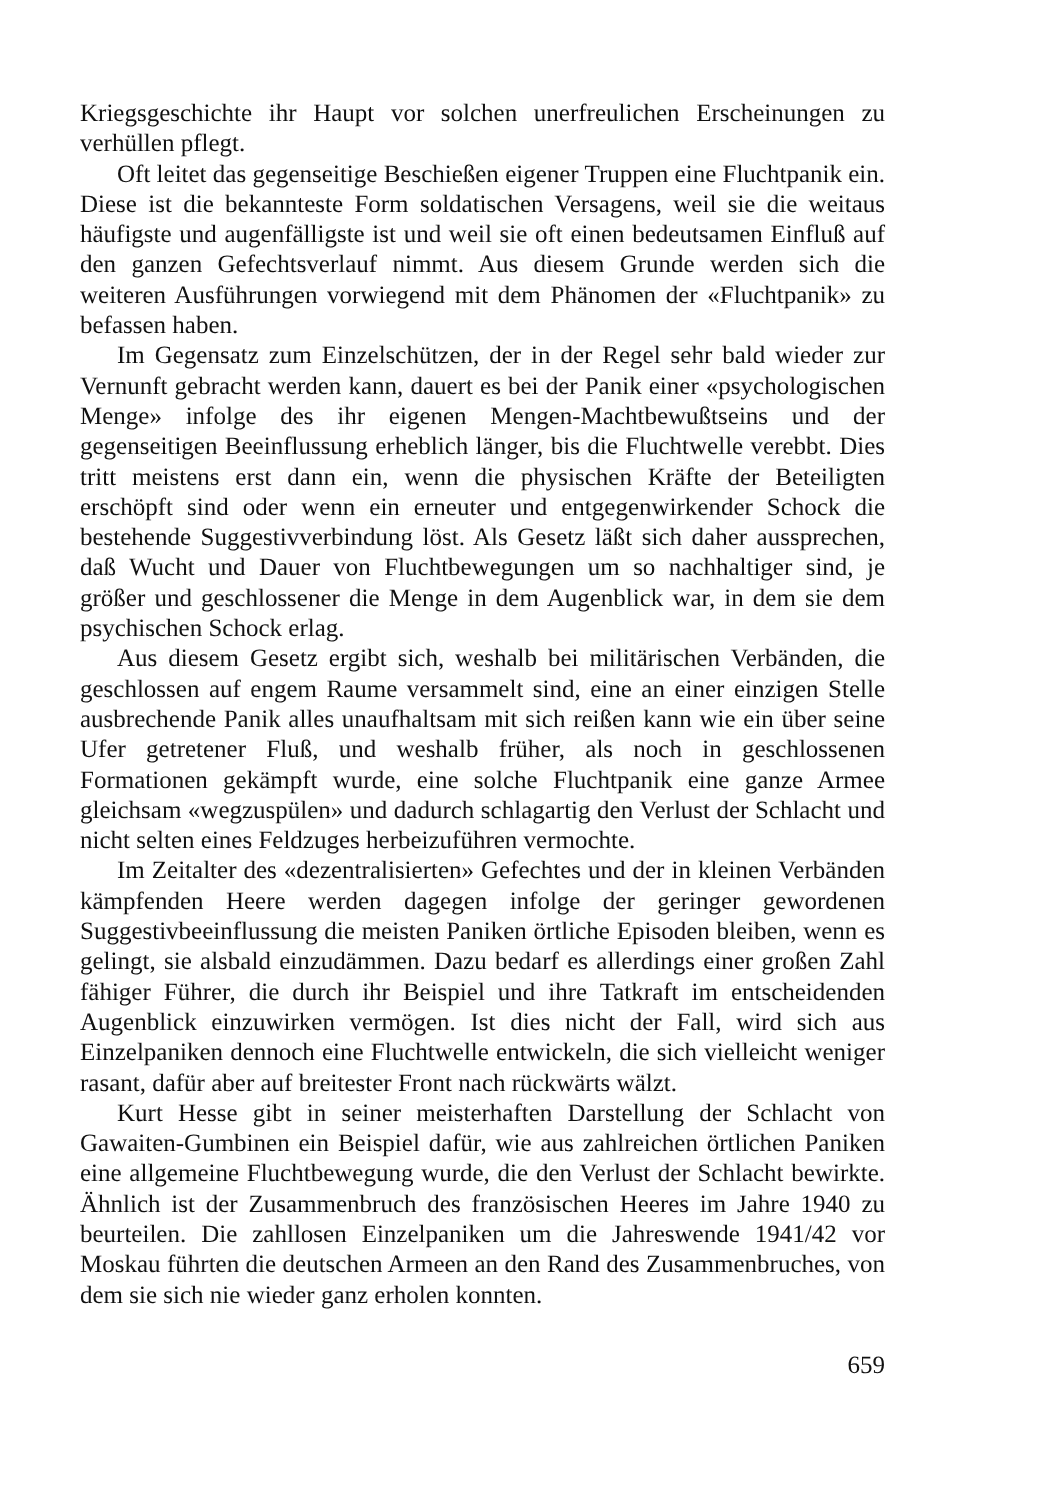Kriegsgeschichte ihr Haupt vor solchen unerfreulichen Erscheinungen zu verhüllen pflegt.
Oft leitet das gegenseitige Beschießen eigener Truppen eine Fluchtpanik ein. Diese ist die bekannteste Form soldatischen Versagens, weil sie die weitaus häufigste und augenfälligste ist und weil sie oft einen bedeutsamen Einfluß auf den ganzen Gefechtsverlauf nimmt. Aus diesem Grunde werden sich die weiteren Ausführungen vorwiegend mit dem Phänomen der «Fluchtpanik» zu befassen haben.
Im Gegensatz zum Einzelschützen, der in der Regel sehr bald wieder zur Vernunft gebracht werden kann, dauert es bei der Panik einer «psychologischen Menge» infolge des ihr eigenen Mengen-Machtbewußtseins und der gegenseitigen Beeinflussung erheblich länger, bis die Fluchtwelle verebbt. Dies tritt meistens erst dann ein, wenn die physischen Kräfte der Beteiligten erschöpft sind oder wenn ein erneuter und entgegenwirkender Schock die bestehende Suggestivverbindung löst. Als Gesetz läßt sich daher aussprechen, daß Wucht und Dauer von Fluchtbewegungen um so nachhaltiger sind, je größer und geschlossener die Menge in dem Augenblick war, in dem sie dem psychischen Schock erlag.
Aus diesem Gesetz ergibt sich, weshalb bei militärischen Verbänden, die geschlossen auf engem Raume versammelt sind, eine an einer einzigen Stelle ausbrechende Panik alles unaufhaltsam mit sich reißen kann wie ein über seine Ufer getretener Fluß, und weshalb früher, als noch in geschlossenen Formationen gekämpft wurde, eine solche Fluchtpanik eine ganze Armee gleichsam «wegzuspülen» und dadurch schlagartig den Verlust der Schlacht und nicht selten eines Feldzuges herbeizuführen vermochte.
Im Zeitalter des «dezentralisierten» Gefechtes und der in kleinen Verbänden kämpfenden Heere werden dagegen infolge der geringer gewordenen Suggestivbeeinflussung die meisten Paniken örtliche Episoden bleiben, wenn es gelingt, sie alsbald einzudämmen. Dazu bedarf es allerdings einer großen Zahl fähiger Führer, die durch ihr Beispiel und ihre Tatkraft im entscheidenden Augenblick einzuwirken vermögen. Ist dies nicht der Fall, wird sich aus Einzelpaniken dennoch eine Fluchtwelle entwickeln, die sich vielleicht weniger rasant, dafür aber auf breitester Front nach rückwärts wälzt.
Kurt Hesse gibt in seiner meisterhaften Darstellung der Schlacht von Gawaiten-Gumbinen ein Beispiel dafür, wie aus zahlreichen örtlichen Paniken eine allgemeine Fluchtbewegung wurde, die den Verlust der Schlacht bewirkte. Ähnlich ist der Zusammenbruch des französischen Heeres im Jahre 1940 zu beurteilen. Die zahllosen Einzelpaniken um die Jahreswende 1941/42 vor Moskau führten die deutschen Armeen an den Rand des Zusammenbruches, von dem sie sich nie wieder ganz erholen konnten.
659